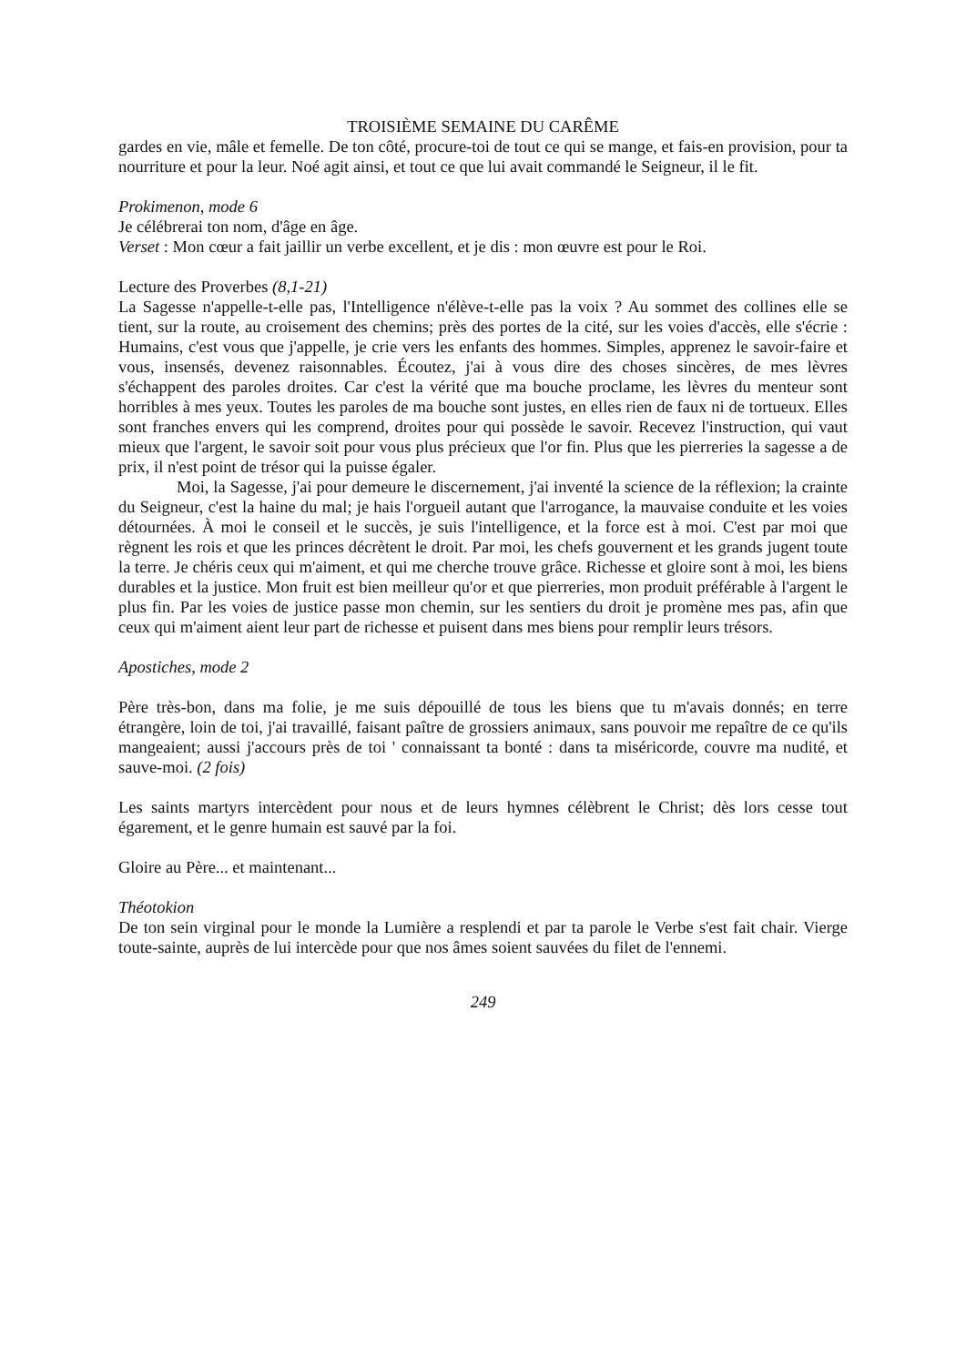TROISIÈME SEMAINE DU CARÊME
gardes en vie, mâle et femelle. De ton côté, procure-toi de tout ce qui se mange, et fais-en provision, pour ta nourriture et pour la leur. Noé agit ainsi, et tout ce que lui avait commandé le Seigneur, il le fit.
Prokimenon, mode 6
Je célébrerai ton nom, d'âge en âge.
Verset : Mon cœur a fait jaillir un verbe excellent, et je dis : mon œuvre est pour le Roi.
Lecture des Proverbes (8,1-21)
La Sagesse n'appelle-t-elle pas, l'Intelligence n'élève-t-elle pas la voix ? Au sommet des collines elle se tient, sur la route, au croisement des chemins; près des portes de la cité, sur les voies d'accès, elle s'écrie : Humains, c'est vous que j'appelle, je crie vers les enfants des hommes. Simples, apprenez le savoir-faire et vous, insensés, devenez raisonnables. Écoutez, j'ai à vous dire des choses sincères, de mes lèvres s'échappent des paroles droites. Car c'est la vérité que ma bouche proclame, les lèvres du menteur sont horribles à mes yeux. Toutes les paroles de ma bouche sont justes, en elles rien de faux ni de tortueux. Elles sont franches envers qui les comprend, droites pour qui possède le savoir. Recevez l'instruction, qui vaut mieux que l'argent, le savoir soit pour vous plus précieux que l'or fin. Plus que les pierreries la sagesse a de prix, il n'est point de trésor qui la puisse égaler.
Moi, la Sagesse, j'ai pour demeure le discernement, j'ai inventé la science de la réflexion; la crainte du Seigneur, c'est la haine du mal; je hais l'orgueil autant que l'arrogance, la mauvaise conduite et les voies détournées. À moi le conseil et le succès, je suis l'intelligence, et la force est à moi. C'est par moi que règnent les rois et que les princes décrètent le droit. Par moi, les chefs gouvernent et les grands jugent toute la terre. Je chéris ceux qui m'aiment, et qui me cherche trouve grâce. Richesse et gloire sont à moi, les biens durables et la justice. Mon fruit est bien meilleur qu'or et que pierreries, mon produit préférable à l'argent le plus fin. Par les voies de justice passe mon chemin, sur les sentiers du droit je promène mes pas, afin que ceux qui m'aiment aient leur part de richesse et puisent dans mes biens pour remplir leurs trésors.
Apostiches, mode 2
Père très-bon, dans ma folie, je me suis dépouillé de tous les biens que tu m'avais donnés; en terre étrangère, loin de toi, j'ai travaillé, faisant paître de grossiers animaux, sans pouvoir me repaître de ce qu'ils mangeaient; aussi j'accours près de toi ' connaissant ta bonté : dans ta miséricorde, couvre ma nudité, et sauve-moi. (2 fois)
Les saints martyrs intercèdent pour nous et de leurs hymnes célèbrent le Christ; dès lors cesse tout égarement, et le genre humain est sauvé par la foi.
Gloire au Père... et maintenant...
Théotokion
De ton sein virginal pour le monde la Lumière a resplendi et par ta parole le Verbe s'est fait chair. Vierge toute-sainte, auprès de lui intercède pour que nos âmes soient sauvées du filet de l'ennemi.
249